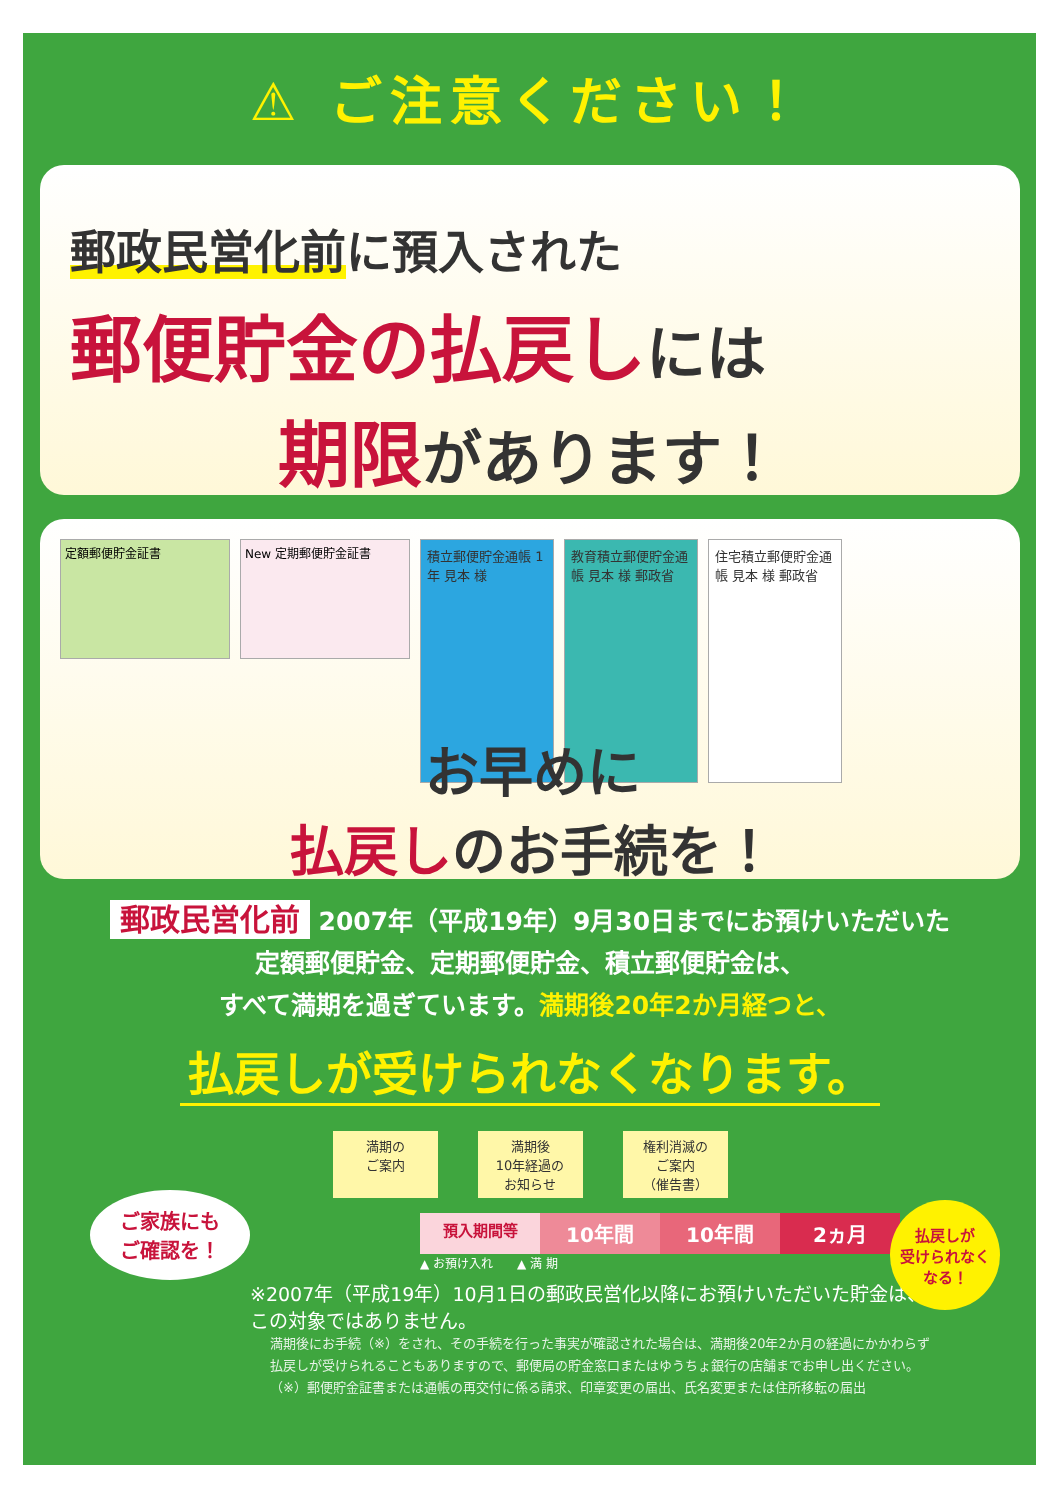⚠ ご注意ください！
郵政民営化前に預入された
郵便貯金の払戻しには
期限があります！
定額郵便貯金証書 New 定期郵便貯金証書
積立郵便貯金通帳 1年 見本 様
教育積立郵便貯金通帳 見本 様 郵政省
住宅積立郵便貯金通帳 見本 様 郵政省
お早めに
払戻しのお手続を！
郵政民営化前 2007年（平成19年）9月30日までにお預けいただいた
定額郵便貯金、定期郵便貯金、積立郵便貯金は、
すべて満期を過ぎています。満期後20年2か月経つと、
払戻しが受けられなくなります。
満期の
ご案内
満期後
10年経過の
お知らせ
権利消滅の
ご案内
（催告書）
預入期間等
10年間 10年間 2ヵ月
▲ お預け入れ　　▲ 満 期
※2007年（平成19年）10月1日の郵政民営化以降にお預けいただいた貯金は、
この対象ではありません。
満期後にお手続（※）をされ、その手続を行った事実が確認された場合は、満期後20年2か月の経過にかかわらず
払戻しが受けられることもありますので、郵便局の貯金窓口またはゆうちょ銀行の店舗までお申し出ください。
（※）郵便貯金証書または通帳の再交付に係る請求、印章変更の届出、氏名変更または住所移転の届出
ご家族にも
ご確認を！
払戻しが
受けられなく
なる！